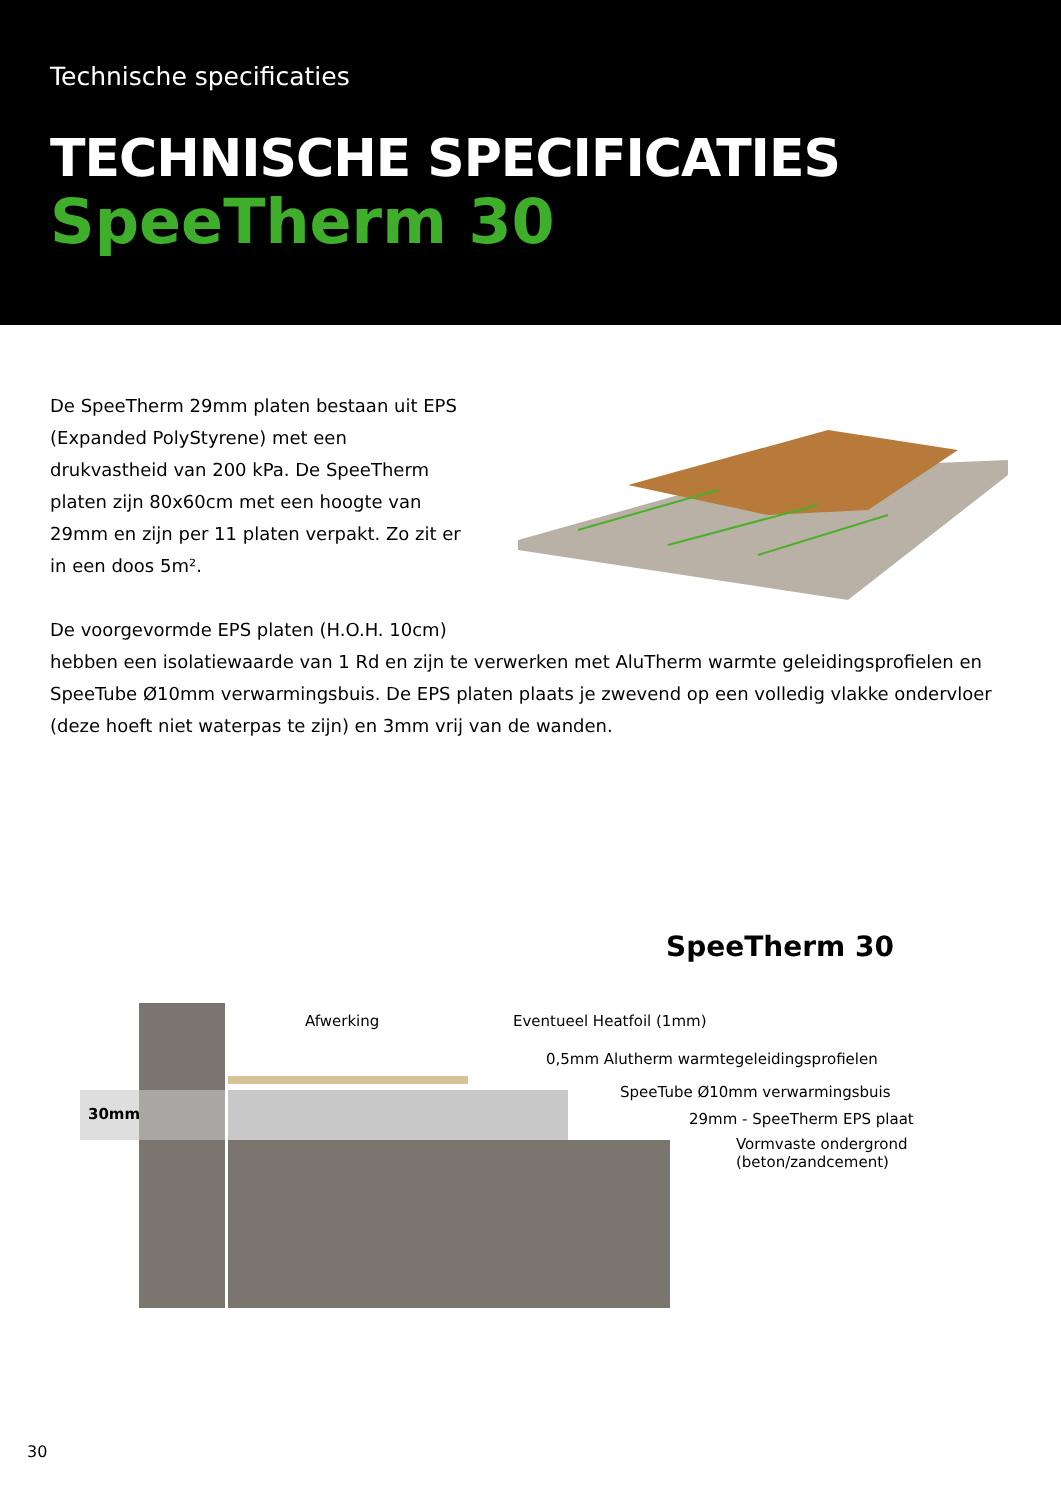Technische specificaties
TECHNISCHE SPECIFICATIES
SpeeTherm 30
De SpeeTherm 29mm platen bestaan uit EPS (Expanded PolyStyrene) met een drukvastheid van 200 kPa. De SpeeTherm platen zijn 80x60cm met een hoogte van 29mm en zijn per 11 platen verpakt. Zo zit er in een doos 5m².
De voorgevormde EPS platen (H.O.H. 10cm)
hebben een isolatiewaarde van 1 Rd en zijn te verwerken met AluTherm warmte geleidingsprofielen en SpeeTube Ø10mm verwarmingsbuis. De EPS platen plaats je zwevend op een volledig vlakke ondervloer (deze hoeft niet waterpas te zijn) en 3mm vrij van de wanden.
SpeeTherm 30
30mm
Afwerking Eventueel Heatfoil (1mm)
0,5mm Alutherm warmtegeleidingsprofielen
SpeeTube Ø10mm verwarmingsbuis
29mm - SpeeTherm EPS plaat
Vormvaste ondergrond
(beton/zandcement)
30